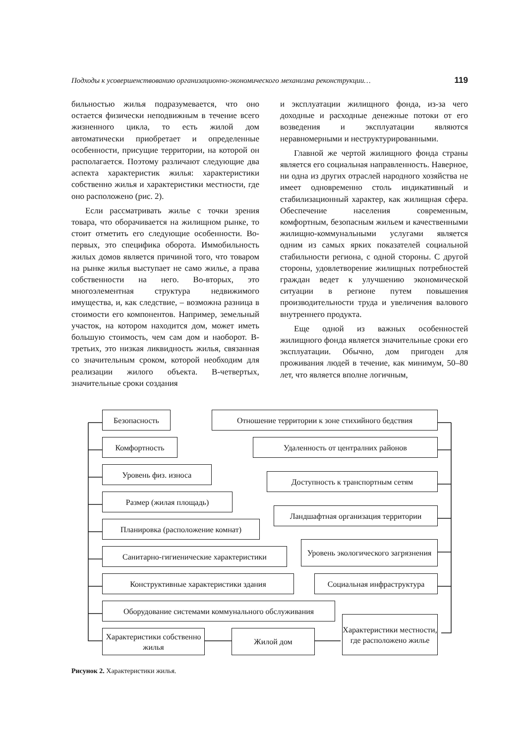Подходы к усовершенствованию организационно-экономического механизма реконструкции… 119
бильностью жилья подразумевается, что оно остается физически неподвижным в течение всего жизненного цикла, то есть жилой дом автоматически приобретает и определенные особенности, присущие территории, на которой он располагается. Поэтому различают следующие два аспекта характеристик жилья: характеристики собственно жилья и характеристики местности, где оно расположено (рис. 2).
Если рассматривать жилье с точки зрения товара, что оборачивается на жилищном рынке, то стоит отметить его следующие особенности. Во-первых, это специфика оборота. Иммобильность жилых домов является причиной того, что товаром на рынке жилья выступает не само жилье, а права собственности на него. Во-вторых, это многоэлементная структура недвижимого имущества, и, как следствие, – возможна разница в стоимости его компонентов. Например, земельный участок, на котором находится дом, может иметь большую стоимость, чем сам дом и наоборот. В-третьих, это низкая ликвидность жилья, связанная со значительным сроком, которой необходим для реализации жилого объекта. В-четвертых, значительные сроки создания
и эксплуатации жилищного фонда, из-за чего доходные и расходные денежные потоки от его возведения и эксплуатации являются неравномерными и неструктурированными.
Главной же чертой жилищного фонда страны является его социальная направленность. Наверное, ни одна из других отраслей народного хозяйства не имеет одновременно столь индикативный и стабилизационный характер, как жилищная сфера. Обеспечение населения современным, комфортным, безопасным жильем и качественными жилищно-коммунальными услугами является одним из самых ярких показателей социальной стабильности региона, с одной стороны. С другой стороны, удовлетворение жилищных потребностей граждан ведет к улучшению экономической ситуации в регионе путем повышения производительности труда и увеличения валового внутреннего продукта.
Еще одной из важных особенностей жилищного фонда является значительные сроки его эксплуатации. Обычно, дом пригоден для проживания людей в течение, как минимум, 50–80 лет, что является вполне логичным,
Безопасность
Комфортность
Уровень физ. износа
Размер (жилая площадь)
Планировка (расположение комнат)
Санитарно-гигиенические характеристики
Конструктивные характеристики здания
Оборудование системами коммунального обслуживания
Характеристики собственно жилья
Жилой дом
Характеристики местности, где расположено жилье
Отношение территории к зоне стихийного бедствия
Удаленность от централних районов
Доступность к транспортным сетям
Ландшафтная организация территории
Уровень экологического загрязнения
Социальная инфраструктура
Рисунок 2. Характеристики жилья.